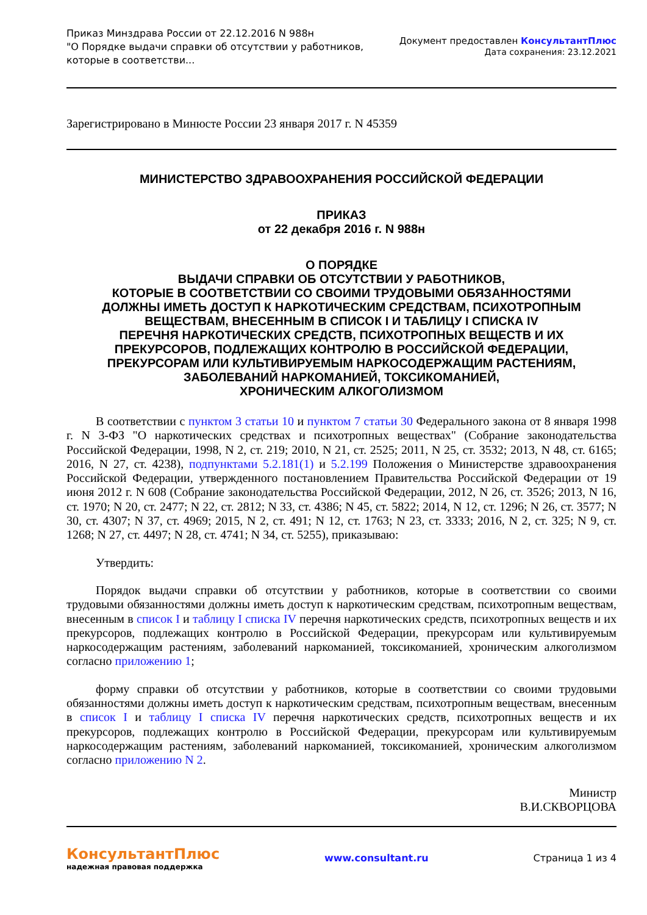Приказ Минздрава России от 22.12.2016 N 988н
"О Порядке выдачи справки об отсутствии у работников,
которые в соответстви...
Документ предоставлен КонсультантПлюс
Дата сохранения: 23.12.2021
Зарегистрировано в Минюсте России 23 января 2017 г. N 45359
МИНИСТЕРСТВО ЗДРАВООХРАНЕНИЯ РОССИЙСКОЙ ФЕДЕРАЦИИ
ПРИКАЗ
от 22 декабря 2016 г. N 988н
О ПОРЯДКЕ
ВЫДАЧИ СПРАВКИ ОБ ОТСУТСТВИИ У РАБОТНИКОВ,
КОТОРЫЕ В СООТВЕТСТВИИ СО СВОИМИ ТРУДОВЫМИ ОБЯЗАННОСТЯМИ
ДОЛЖНЫ ИМЕТЬ ДОСТУП К НАРКОТИЧЕСКИМ СРЕДСТВАМ, ПСИХОТРОПНЫМ
ВЕЩЕСТВАМ, ВНЕСЕННЫМ В СПИСОК I И ТАБЛИЦУ I СПИСКА IV
ПЕРЕЧНЯ НАРКОТИЧЕСКИХ СРЕДСТВ, ПСИХОТРОПНЫХ ВЕЩЕСТВ И ИХ
ПРЕКУРСОРОВ, ПОДЛЕЖАЩИХ КОНТРОЛЮ В РОССИЙСКОЙ ФЕДЕРАЦИИ,
ПРЕКУРСОРАМ ИЛИ КУЛЬТИВИРУЕМЫМ НАРКОСОДЕРЖАЩИМ РАСТЕНИЯМ,
ЗАБОЛЕВАНИЙ НАРКОМАНИЕЙ, ТОКСИКОМАНИЕЙ,
ХРОНИЧЕСКИМ АЛКОГОЛИЗМОМ
В соответствии с пунктом 3 статьи 10 и пунктом 7 статьи 30 Федерального закона от 8 января 1998 г. N 3-ФЗ "О наркотических средствах и психотропных веществах" (Собрание законодательства Российской Федерации, 1998, N 2, ст. 219; 2010, N 21, ст. 2525; 2011, N 25, ст. 3532; 2013, N 48, ст. 6165; 2016, N 27, ст. 4238), подпунктами 5.2.181(1) и 5.2.199 Положения о Министерстве здравоохранения Российской Федерации, утвержденного постановлением Правительства Российской Федерации от 19 июня 2012 г. N 608 (Собрание законодательства Российской Федерации, 2012, N 26, ст. 3526; 2013, N 16, ст. 1970; N 20, ст. 2477; N 22, ст. 2812; N 33, ст. 4386; N 45, ст. 5822; 2014, N 12, ст. 1296; N 26, ст. 3577; N 30, ст. 4307; N 37, ст. 4969; 2015, N 2, ст. 491; N 12, ст. 1763; N 23, ст. 3333; 2016, N 2, ст. 325; N 9, ст. 1268; N 27, ст. 4497; N 28, ст. 4741; N 34, ст. 5255), приказываю:
Утвердить:
Порядок выдачи справки об отсутствии у работников, которые в соответствии со своими трудовыми обязанностями должны иметь доступ к наркотическим средствам, психотропным веществам, внесенным в список I и таблицу I списка IV перечня наркотических средств, психотропных веществ и их прекурсоров, подлежащих контролю в Российской Федерации, прекурсорам или культивируемым наркосодержащим растениям, заболеваний наркоманией, токсикоманией, хроническим алкоголизмом согласно приложению 1;
форму справки об отсутствии у работников, которые в соответствии со своими трудовыми обязанностями должны иметь доступ к наркотическим средствам, психотропным веществам, внесенным в список I и таблицу I списка IV перечня наркотических средств, психотропных веществ и их прекурсоров, подлежащих контролю в Российской Федерации, прекурсорам или культивируемым наркосодержащим растениям, заболеваний наркоманией, токсикоманией, хроническим алкоголизмом согласно приложению N 2.
Министр
В.И.СКВОРЦОВА
КонсультантПлюс
надежная правовая поддержка
www.consultant.ru Страница 1 из 4